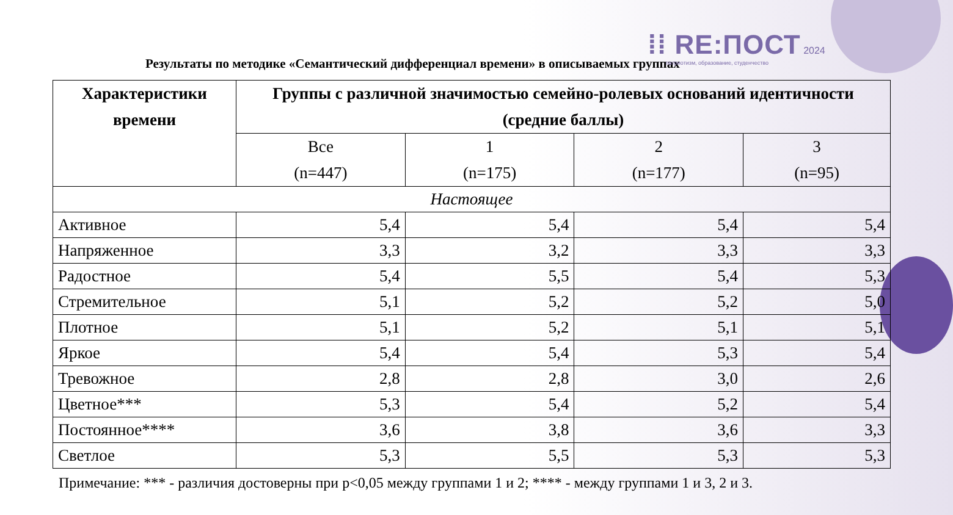⁞⁞ RE:ПОСТ 2024
патриотизм, образование, студенчество
Результаты по методике «Семантический дифференциал времени» в описываемых группах
| Характеристики времени | Группы с различной значимостью семейно-ролевых оснований идентичности (средние баллы) | | | |
| --- | --- | --- | --- | --- |
| | Все (n=447) | 1 (n=175) | 2 (n=177) | 3 (n=95) |
| Настоящее | | | | |
| Активное | 5,4 | 5,4 | 5,4 | 5,4 |
| Напряженное | 3,3 | 3,2 | 3,3 | 3,3 |
| Радостное | 5,4 | 5,5 | 5,4 | 5,3 |
| Стремительное | 5,1 | 5,2 | 5,2 | 5,0 |
| Плотное | 5,1 | 5,2 | 5,1 | 5,1 |
| Яркое | 5,4 | 5,4 | 5,3 | 5,4 |
| Тревожное | 2,8 | 2,8 | 3,0 | 2,6 |
| Цветное*** | 5,3 | 5,4 | 5,2 | 5,4 |
| Постоянное**** | 3,6 | 3,8 | 3,6 | 3,3 |
| Светлое | 5,3 | 5,5 | 5,3 | 5,3 |
Примечание: *** - различия достоверны при p<0,05 между группами 1 и 2; **** - между группами 1 и 3, 2 и 3.